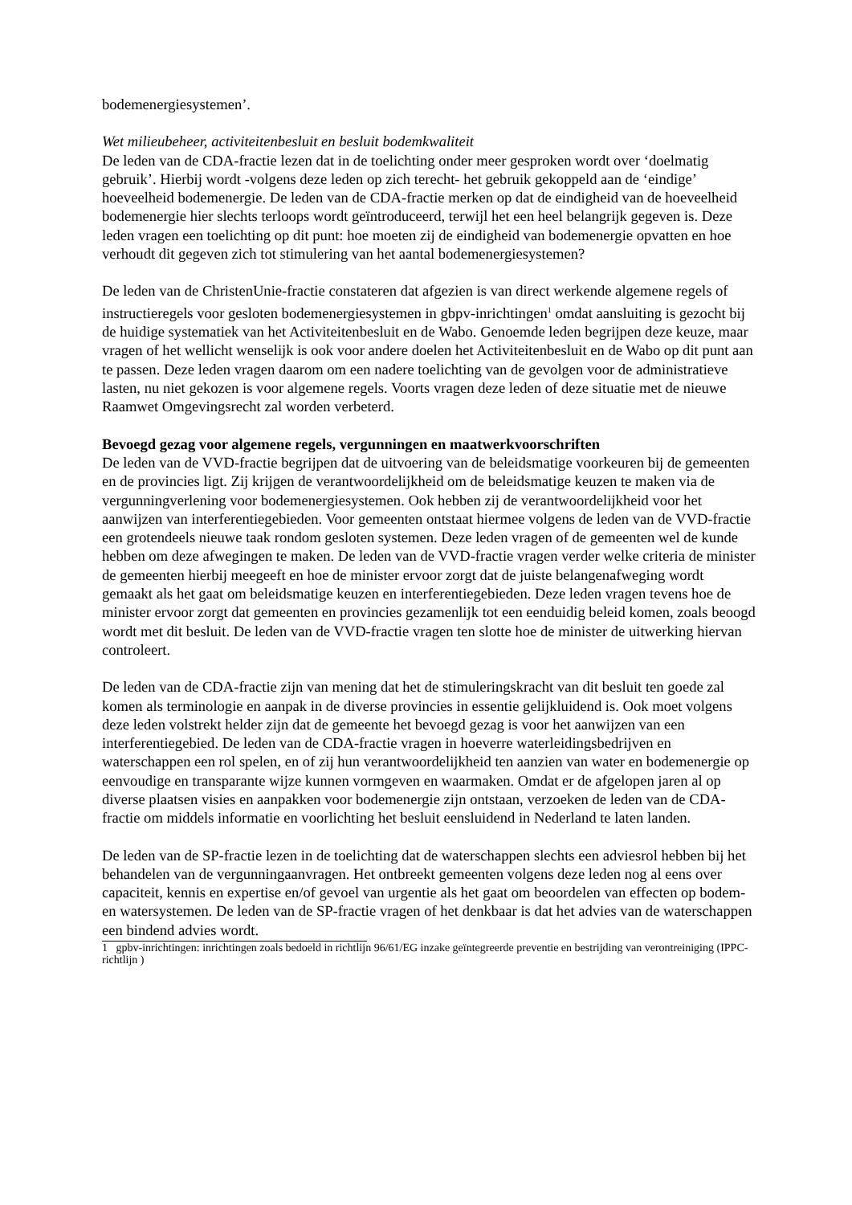bodemenergiesystemen’.
Wet milieubeheer, activiteitenbesluit en besluit bodemkwaliteit
De leden van de CDA-fractie lezen dat in de toelichting onder meer gesproken wordt over ‘doelmatig gebruik’. Hierbij wordt -volgens deze leden op zich terecht- het gebruik gekoppeld aan de ‘eindige’ hoeveelheid bodemenergie. De leden van de CDA-fractie merken op dat de eindigheid van de hoeveelheid bodemenergie hier slechts terloops wordt geïntroduceerd, terwijl het een heel belangrijk gegeven is. Deze leden vragen een toelichting op dit punt: hoe moeten zij de eindigheid van bodemenergie opvatten en hoe verhoudt dit gegeven zich tot stimulering van het aantal bodemenergiesystemen?
De leden van de ChristenUnie-fractie constateren dat afgezien is van direct werkende algemene regels of instructieregels voor gesloten bodemenergiesystemen in gbpv-inrichtingen<sup>1</sup> omdat aansluiting is gezocht bij de huidige systematiek van het Activiteitenbesluit en de Wabo. Genoemde leden begrijpen deze keuze, maar vragen of het wellicht wenselijk is ook voor andere doelen het Activiteitenbesluit en de Wabo op dit punt aan te passen. Deze leden vragen daarom om een nadere toelichting van de gevolgen voor de administratieve lasten, nu niet gekozen is voor algemene regels. Voorts vragen deze leden of deze situatie met de nieuwe Raamwet Omgevingsrecht zal worden verbeterd.
Bevoegd gezag voor algemene regels, vergunningen en maatwerkvoorschriften
De leden van de VVD-fractie begrijpen dat de uitvoering van de beleidsmatige voorkeuren bij de gemeenten en de provincies ligt. Zij krijgen de verantwoordelijkheid om de beleidsmatige keuzen te maken via de vergunningverlening voor bodemenergiesystemen. Ook hebben zij de verantwoordelijkheid voor het aanwijzen van interferentiegebieden. Voor gemeenten ontstaat hiermee volgens de leden van de VVD-fractie een grotendeels nieuwe taak rondom gesloten systemen. Deze leden vragen of de gemeenten wel de kunde hebben om deze afwegingen te maken. De leden van de VVD-fractie vragen verder welke criteria de minister de gemeenten hierbij meegeeft en hoe de minister ervoor zorgt dat de juiste belangenafweging wordt gemaakt als het gaat om beleidsmatige keuzen en interferentiegebieden. Deze leden vragen tevens hoe de minister ervoor zorgt dat gemeenten en provincies gezamenlijk tot een eenduidig beleid komen, zoals beoogd wordt met dit besluit. De leden van de VVD-fractie vragen ten slotte hoe de minister de uitwerking hiervan controleert.
De leden van de CDA-fractie zijn van mening dat het de stimuleringskracht van dit besluit ten goede zal komen als terminologie en aanpak in de diverse provincies in essentie gelijkluidend is. Ook moet volgens deze leden volstrekt helder zijn dat de gemeente het bevoegd gezag is voor het aanwijzen van een interferentiegebied. De leden van de CDA-fractie vragen in hoeverre waterleidingsbedrijven en waterschappen een rol spelen, en of zij hun verantwoordelijkheid ten aanzien van water en bodemenergie op eenvoudige en transparante wijze kunnen vormgeven en waarmaken. Omdat er de afgelopen jaren al op diverse plaatsen visies en aanpakken voor bodemenergie zijn ontstaan, verzoeken de leden van de CDA-fractie om middels informatie en voorlichting het besluit eensluidend in Nederland te laten landen.
De leden van de SP-fractie lezen in de toelichting dat de waterschappen slechts een adviesrol hebben bij het behandelen van de vergunningaanvragen. Het ontbreekt gemeenten volgens deze leden nog al eens over capaciteit, kennis en expertise en/of gevoel van urgentie als het gaat om beoordelen van effecten op bodem- en watersystemen. De leden van de SP-fractie vragen of het denkbaar is dat het advies van de waterschappen een bindend advies wordt.
1 gpbv-inrichtingen: inrichtingen zoals bedoeld in richtlijn 96/61/EG inzake geïntegreerde preventie en bestrijding van verontreiniging (IPPC-richtlijn )